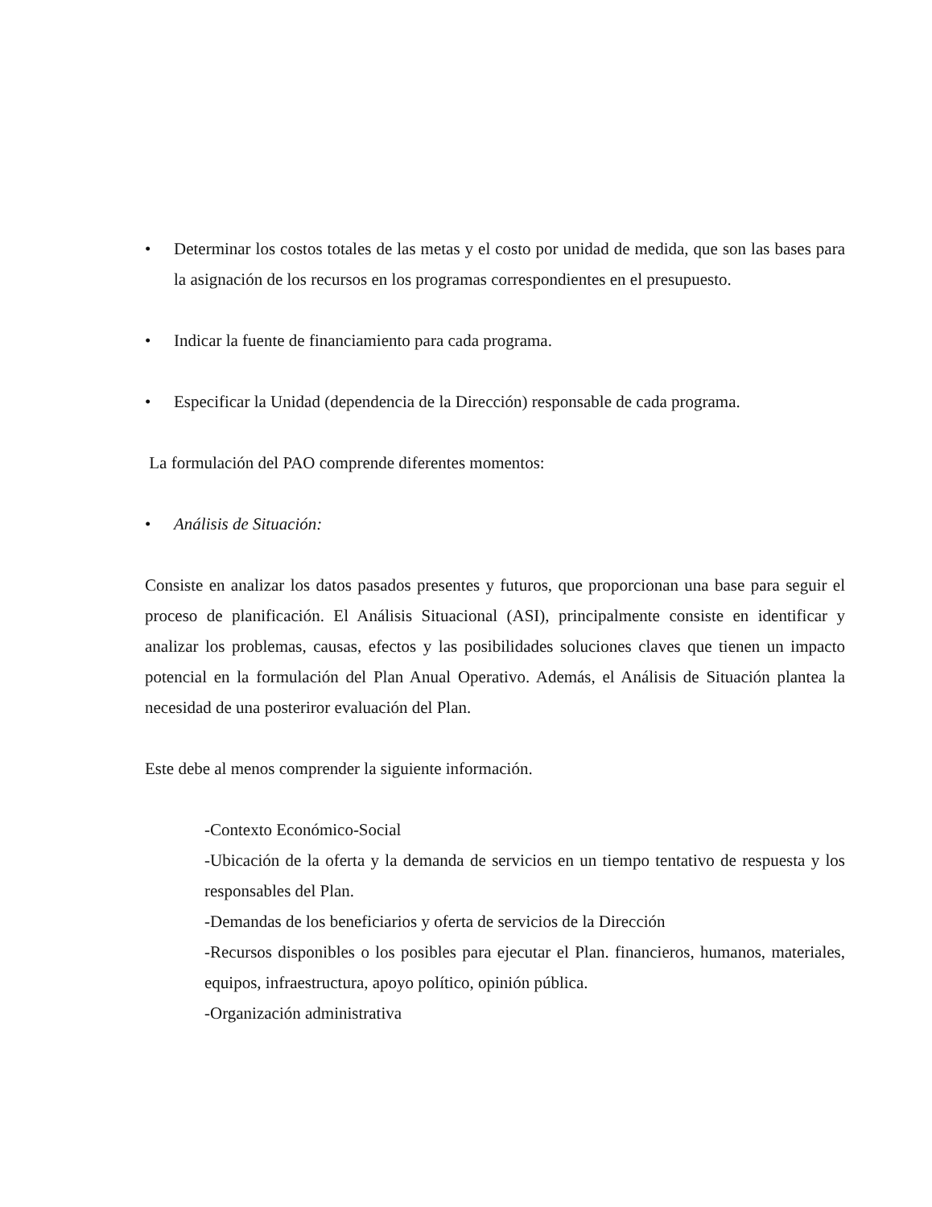• Determinar los costos totales de las metas y el costo por unidad de medida, que son las bases para la asignación de los recursos en los programas correspondientes en el presupuesto.
• Indicar la fuente de financiamiento para cada programa.
• Especificar la Unidad (dependencia de la Dirección) responsable de cada programa.
La formulación del PAO comprende diferentes momentos:
• Análisis de Situación:
Consiste en analizar los datos pasados presentes y futuros, que proporcionan una base para seguir el proceso de planificación. El Análisis Situacional (ASI), principalmente consiste en identificar y analizar los problemas, causas, efectos y las posibilidades soluciones claves que tienen un impacto potencial en la formulación del Plan Anual Operativo. Además, el Análisis de Situación plantea la necesidad de una posteriror evaluación del Plan.
Este debe al menos comprender la siguiente información.
-Contexto Económico-Social
-Ubicación de la oferta y la demanda de servicios en un tiempo tentativo de respuesta y los responsables del Plan.
-Demandas de los beneficiarios y oferta de servicios de la Dirección
-Recursos disponibles o los posibles para ejecutar el Plan. financieros, humanos, materiales, equipos, infraestructura, apoyo político, opinión pública.
-Organización administrativa